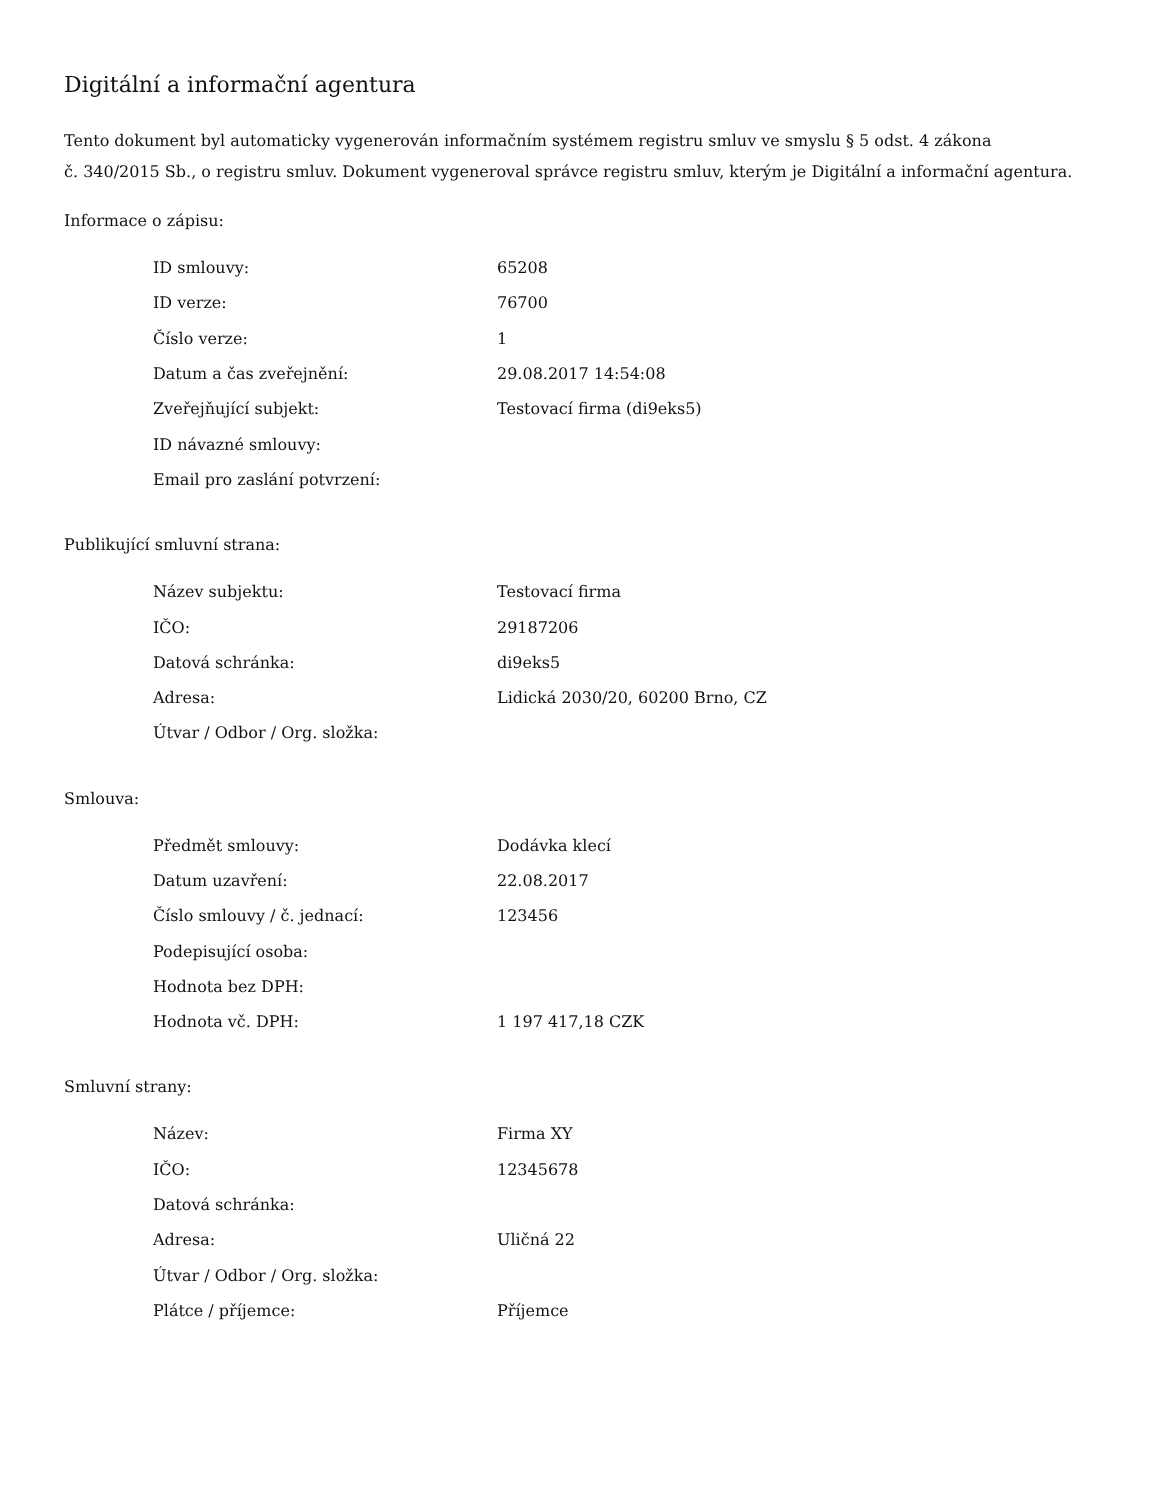Digitální a informační agentura
Tento dokument byl automaticky vygenerován informačním systémem registru smluv ve smyslu § 5 odst. 4 zákona
č. 340/2015 Sb., o registru smluv. Dokument vygeneroval správce registru smluv, kterým je Digitální a informační agentura.
Informace o zápisu:
| ID smlouvy: | 65208 |
| ID verze: | 76700 |
| Číslo verze: | 1 |
| Datum a čas zveřejnění: | 29.08.2017 14:54:08 |
| Zveřejňující subjekt: | Testovací firma (di9eks5) |
| ID návazné smlouvy: | |
| Email pro zaslání potvrzení: | |
Publikující smluvní strana:
| Název subjektu: | Testovací firma |
| IČO: | 29187206 |
| Datová schránka: | di9eks5 |
| Adresa: | Lidická 2030/20, 60200 Brno, CZ |
| Útvar / Odbor / Org. složka: | |
Smlouva:
| Předmět smlouvy: | Dodávka klecí |
| Datum uzavření: | 22.08.2017 |
| Číslo smlouvy / č. jednací: | 123456 |
| Podepisující osoba: | |
| Hodnota bez DPH: | |
| Hodnota vč. DPH: | 1 197 417,18 CZK |
Smluvní strany:
| Název: | Firma XY |
| IČO: | 12345678 |
| Datová schránka: | |
| Adresa: | Uličná 22 |
| Útvar / Odbor / Org. složka: | |
| Plátce / příjemce: | Příjemce |